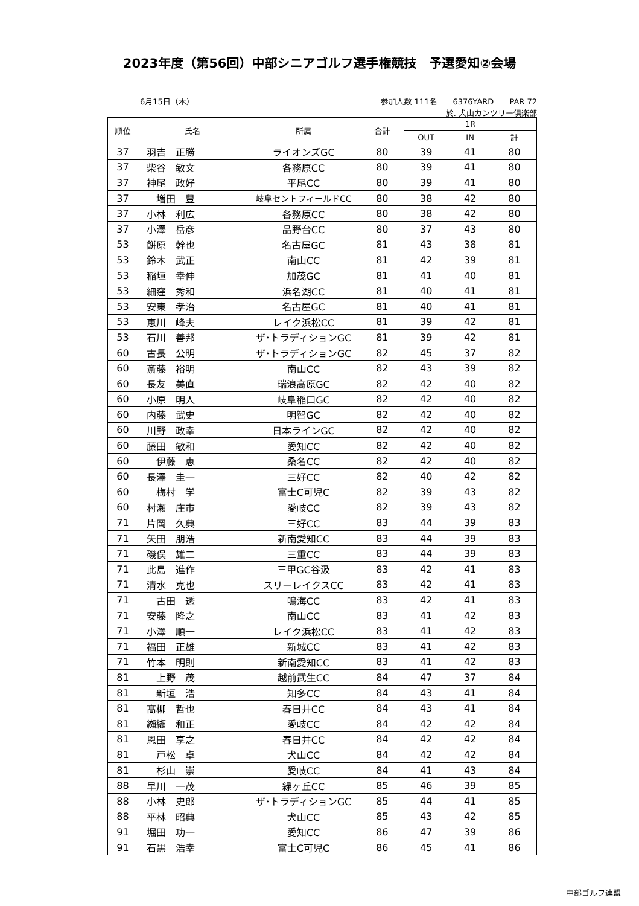2023年度（第56回）中部シニアゴルフ選手権競技　予選愛知②会場
6月15日（木） 参加人数 111名　　6376YARD　　PAR 72
於. 犬山カンツリー倶楽部
| 順位 | 氏名 | 所属 | 合計 | 1R | | |
| --- | --- | --- | --- | --- | --- | --- |
| | | | | OUT | IN | 計 |
| 37 | 羽吉 正勝 | ライオンズGC | 80 | 39 | 41 | 80 |
| 37 | 柴谷 敏文 | 各務原CC | 80 | 39 | 41 | 80 |
| 37 | 神尾 政好 | 平尾CC | 80 | 39 | 41 | 80 |
| 37 | 増田 豊 | 岐阜セントフィールドCC | 80 | 38 | 42 | 80 |
| 37 | 小林 利広 | 各務原CC | 80 | 38 | 42 | 80 |
| 37 | 小澤 岳彦 | 品野台CC | 80 | 37 | 43 | 80 |
| 53 | 餅原 幹也 | 名古屋GC | 81 | 43 | 38 | 81 |
| 53 | 鈴木 武正 | 南山CC | 81 | 42 | 39 | 81 |
| 53 | 稲垣 幸伸 | 加茂GC | 81 | 41 | 40 | 81 |
| 53 | 細窪 秀和 | 浜名湖CC | 81 | 40 | 41 | 81 |
| 53 | 安東 孝治 | 名古屋GC | 81 | 40 | 41 | 81 |
| 53 | 恵川 峰夫 | レイク浜松CC | 81 | 39 | 42 | 81 |
| 53 | 石川 善邦 | ザ･トラディションGC | 81 | 39 | 42 | 81 |
| 60 | 古長 公明 | ザ･トラディションGC | 82 | 45 | 37 | 82 |
| 60 | 斎藤 裕明 | 南山CC | 82 | 43 | 39 | 82 |
| 60 | 長友 美直 | 瑞浪高原GC | 82 | 42 | 40 | 82 |
| 60 | 小原 明人 | 岐阜稲口GC | 82 | 42 | 40 | 82 |
| 60 | 内藤 武史 | 明智GC | 82 | 42 | 40 | 82 |
| 60 | 川野 政幸 | 日本ラインGC | 82 | 42 | 40 | 82 |
| 60 | 藤田 敏和 | 愛知CC | 82 | 42 | 40 | 82 |
| 60 | 伊藤 恵 | 桑名CC | 82 | 42 | 40 | 82 |
| 60 | 長澤 圭一 | 三好CC | 82 | 40 | 42 | 82 |
| 60 | 梅村 学 | 富士C可児C | 82 | 39 | 43 | 82 |
| 60 | 村瀬 庄市 | 愛岐CC | 82 | 39 | 43 | 82 |
| 71 | 片岡 久典 | 三好CC | 83 | 44 | 39 | 83 |
| 71 | 矢田 朋浩 | 新南愛知CC | 83 | 44 | 39 | 83 |
| 71 | 磯俣 雄二 | 三重CC | 83 | 44 | 39 | 83 |
| 71 | 此島 進作 | 三甲GC谷汲 | 83 | 42 | 41 | 83 |
| 71 | 清水 克也 | スリーレイクスCC | 83 | 42 | 41 | 83 |
| 71 | 古田 透 | 鳴海CC | 83 | 42 | 41 | 83 |
| 71 | 安藤 隆之 | 南山CC | 83 | 41 | 42 | 83 |
| 71 | 小澤 順一 | レイク浜松CC | 83 | 41 | 42 | 83 |
| 71 | 福田 正雄 | 新城CC | 83 | 41 | 42 | 83 |
| 71 | 竹本 明則 | 新南愛知CC | 83 | 41 | 42 | 83 |
| 81 | 上野 茂 | 越前武生CC | 84 | 47 | 37 | 84 |
| 81 | 新垣 浩 | 知多CC | 84 | 43 | 41 | 84 |
| 81 | 髙柳 哲也 | 春日井CC | 84 | 43 | 41 | 84 |
| 81 | 纐纈 和正 | 愛岐CC | 84 | 42 | 42 | 84 |
| 81 | 恩田 享之 | 春日井CC | 84 | 42 | 42 | 84 |
| 81 | 戸松 卓 | 犬山CC | 84 | 42 | 42 | 84 |
| 81 | 杉山 崇 | 愛岐CC | 84 | 41 | 43 | 84 |
| 88 | 早川 一茂 | 緑ヶ丘CC | 85 | 46 | 39 | 85 |
| 88 | 小林 史郎 | ザ･トラディションGC | 85 | 44 | 41 | 85 |
| 88 | 平林 昭典 | 犬山CC | 85 | 43 | 42 | 85 |
| 91 | 堀田 功一 | 愛知CC | 86 | 47 | 39 | 86 |
| 91 | 石黒 浩幸 | 富士C可児C | 86 | 45 | 41 | 86 |
中部ゴルフ連盟